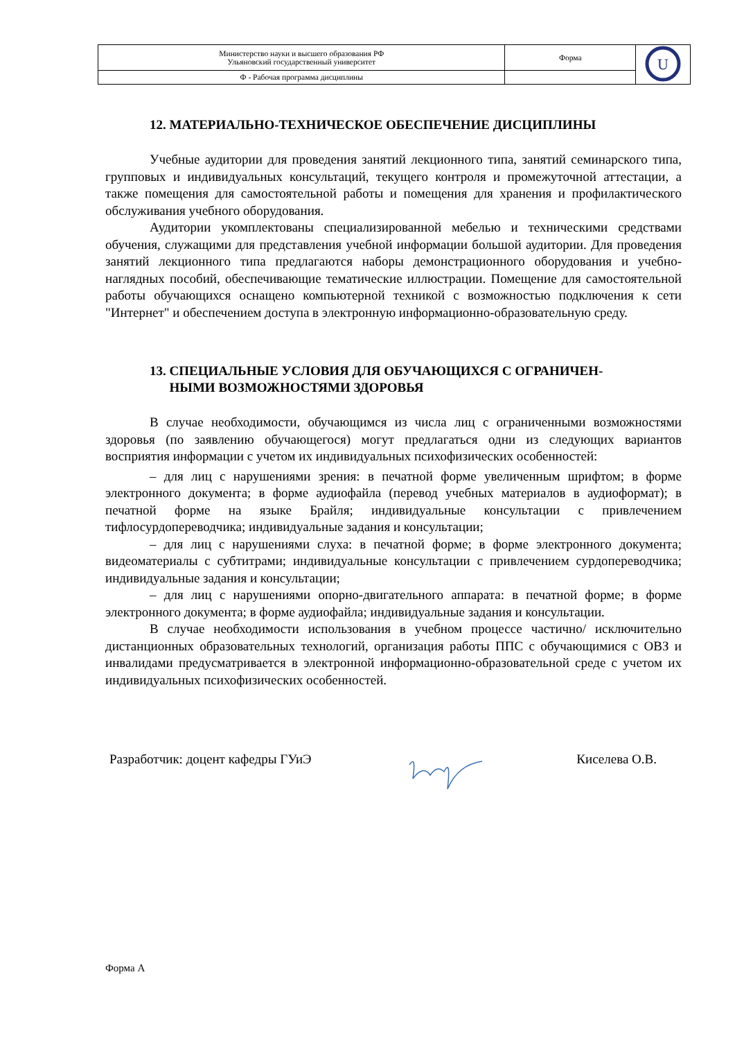| Министерство науки и высшего образования РФ Ульяновский государственный университет | Форма | U |
| Ф - Рабочая программа дисциплины | | |
12. МАТЕРИАЛЬНО-ТЕХНИЧЕСКОЕ ОБЕСПЕЧЕНИЕ ДИСЦИПЛИНЫ
Учебные аудитории для проведения занятий лекционного типа, занятий семинарского типа, групповых и индивидуальных консультаций, текущего контроля и промежуточной аттестации, а также помещения для самостоятельной работы и помещения для хранения и профилактического обслуживания учебного оборудования.
Аудитории укомплектованы специализированной мебелью и техническими средствами обучения, служащими для представления учебной информации большой аудитории. Для проведения занятий лекционного типа предлагаются наборы демонстрационного оборудования и учебно-наглядных пособий, обеспечивающие тематические иллюстрации. Помещение для самостоятельной работы обучающихся оснащено компьютерной техникой с возможностью подключения к сети "Интернет" и обеспечением доступа в электронную информационно-образовательную среду.
13. СПЕЦИАЛЬНЫЕ УСЛОВИЯ ДЛЯ ОБУЧАЮЩИХСЯ С ОГРАНИЧЕН-
НЫМИ ВОЗМОЖНОСТЯМИ ЗДОРОВЬЯ
В случае необходимости, обучающимся из числа лиц с ограниченными возможностями здоровья (по заявлению обучающегося) могут предлагаться одни из следующих вариантов восприятия информации с учетом их индивидуальных психофизических особенностей:
– для лиц с нарушениями зрения: в печатной форме увеличенным шрифтом; в форме электронного документа; в форме аудиофайла (перевод учебных материалов в аудиоформат); в печатной форме на языке Брайля; индивидуальные консультации с привлечением тифлосурдопереводчика; индивидуальные задания и консультации;
– для лиц с нарушениями слуха: в печатной форме; в форме электронного документа; видеоматериалы с субтитрами; индивидуальные консультации с привлечением сурдопереводчика; индивидуальные задания и консультации;
– для лиц с нарушениями опорно-двигательного аппарата: в печатной форме; в форме электронного документа; в форме аудиофайла; индивидуальные задания и консультации.
В случае необходимости использования в учебном процессе частично/ исключительно дистанционных образовательных технологий, организация работы ППС с обучающимися с ОВЗ и инвалидами предусматривается в электронной информационно-образовательной среде с учетом их индивидуальных психофизических особенностей.
Разработчик: доцент кафедры ГУиЭ Киселева О.В.
Форма А